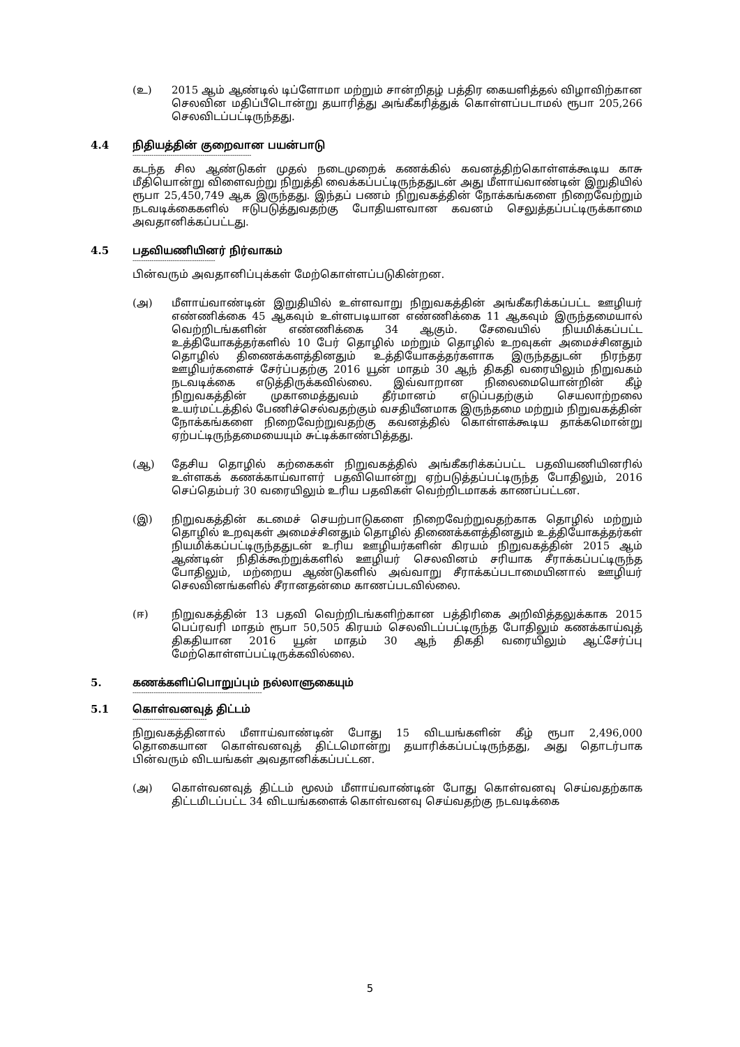(உ) 2015 ஆம் ஆண்டில் டிப்ளோமா மற்றும் சான்றிதழ் பத்திர கையளித்தல் விழாவிற்கான செலவின மதிப்பீடொன்று தயாரித்து அங்கீகரித்துக் கொள்ளப்படாமல் ரூபா 205,266 செலவிடப்பட்டிருந்தது.
4.4 நிதியத்தின் குறைவான பயன்பாடு
--------------------------------------------------------
கடந்த சில ஆண்டுகள் முதல் நடைமுறைக் கணக்கில் கவனத்திற்கொள்ளக்கூடிய காசு மீதியொன்று விளைவற்று நிறுத்தி வைக்கப்பட்டிருந்ததுடன் அது மீளாய்வாண்டின் இறுதியில் ரூபா 25,450,749 ஆக இருந்தது. இந்தப் பணம் நிறுவகத்தின் நோக்கங்களை நிறைவேற்றும் நடவடிக்கைகளில் ஈடுபடுத்துவதற்கு போதியளவான கவனம் செலுத்தப்பட்டிருக்காமை அவதானிக்கப்பட்டது.
4.5 பதவியணியினர் நிர்வாகம்
---------------------------------------
பின்வரும் அவதானிப்புக்கள் மேற்கொள்ளப்படுகின்றன.
(அ) மீளாய்வாண்டின் இறுதியில் உள்ளவாறு நிறுவகத்தின் அங்கீகரிக்கப்பட்ட ஊழியர் எண்ணிக்கை 45 ஆகவும் உள்ளபடியான எண்ணிக்கை 11 ஆகவும் இருந்தமையால் வெற்றிடங்களின் எண்ணிக்கை 34 ஆகும். சேவையில் நியமிக்கப்பட்ட உத்தியோகத்தர்களில் 10 பேர் தொழில் மற்றும் தொழில் உறவுகள் அமைச்சினதும் தொழில் திணைக்களத்தினதும் உத்தியோகத்தர்களாக இருந்ததுடன் நிரந்தர ஊழியர்களைச் சேர்ப்பதற்கு 2016 யூன் மாதம் 30 ஆந் திகதி வரையிலும் நிறுவகம் நடவடிக்கை எடுத்திருக்கவில்லை. இவ்வாறான நிலைமையொன்றின் கீழ் நிறுவகத்தின் முகாமைத்துவம் தீர்மானம் எடுப்பதற்கும் செயலாற்றலை உயர்மட்டத்தில் பேணிச்செல்வதற்கும் வசதியீனமாக இருந்தமை மற்றும் நிறுவகத்தின் நோக்கங்களை நிறைவேற்றுவதற்கு கவனத்தில் கொள்ளக்கூடிய தாக்கமொன்று ஏற்பட்டிருந்தமையையும் சுட்டிக்காண்பித்தது.
(ஆ) தேசிய தொழில் கற்கைகள் நிறுவகத்தில் அங்கீகரிக்கப்பட்ட பதவியணியினரில் உள்ளகக் கணக்காய்வாளர் பதவியொன்று ஏற்படுத்தப்பட்டிருந்த போதிலும், 2016 செப்தெம்பர் 30 வரையிலும் உரிய பதவிகள் வெற்றிடமாகக் காணப்பட்டன.
(இ) நிறுவகத்தின் கடமைச் செயற்பாடுகளை நிறைவேற்றுவதற்காக தொழில் மற்றும் தொழில் உறவுகள் அமைச்சினதும் தொழில் திணைக்களத்தினதும் உத்தியோகத்தர்கள் நியமிக்கப்பட்டிருந்ததுடன் உரிய ஊழியர்களின் கிரயம் நிறுவகத்தின் 2015 ஆம் ஆண்டின் நிதிக்கூற்றுக்களில் ஊழியர் செலவினம் சரியாக சீராக்கப்பட்டிருந்த போதிலும், மற்றைய ஆண்டுகளில் அவ்வாறு சீராக்கப்படாமையினால் ஊழியர் செலவினங்களில் சீரானதன்மை காணப்படவில்லை.
(ஈ) நிறுவகத்தின் 13 பதவி வெற்றிடங்களிற்கான பத்திரிகை அறிவித்தலுக்காக 2015 பெப்ரவரி மாதம் ரூபா 50,505 கிரயம் செலவிடப்பட்டிருந்த போதிலும் கணக்காய்வுத் திகதியான 2016 யூன் மாதம் 30 ஆந் திகதி வரையிலும் ஆட்சேர்ப்பு மேற்கொள்ளப்பட்டிருக்கவில்லை.
5. கணக்களிப்பொறுப்பும் நல்லாளுகையும்
-------------------------------------------------------------
5.1 கொள்வனவுத் திட்டம்
-----------------------------------
நிறுவகத்தினால் மீளாய்வாண்டின் போது 15 விடயங்களின் கீழ் ரூபா 2,496,000 தொகையான கொள்வனவுத் திட்டமொன்று தயாரிக்கப்பட்டிருந்தது, அது தொடர்பாக பின்வரும் விடயங்கள் அவதானிக்கப்பட்டன.
(அ) கொள்வனவுத் திட்டம் மூலம் மீளாய்வாண்டின் போது கொள்வனவு செய்வதற்காக திட்டமிடப்பட்ட 34 விடயங்களைக் கொள்வனவு செய்வதற்கு நடவடிக்கை
5